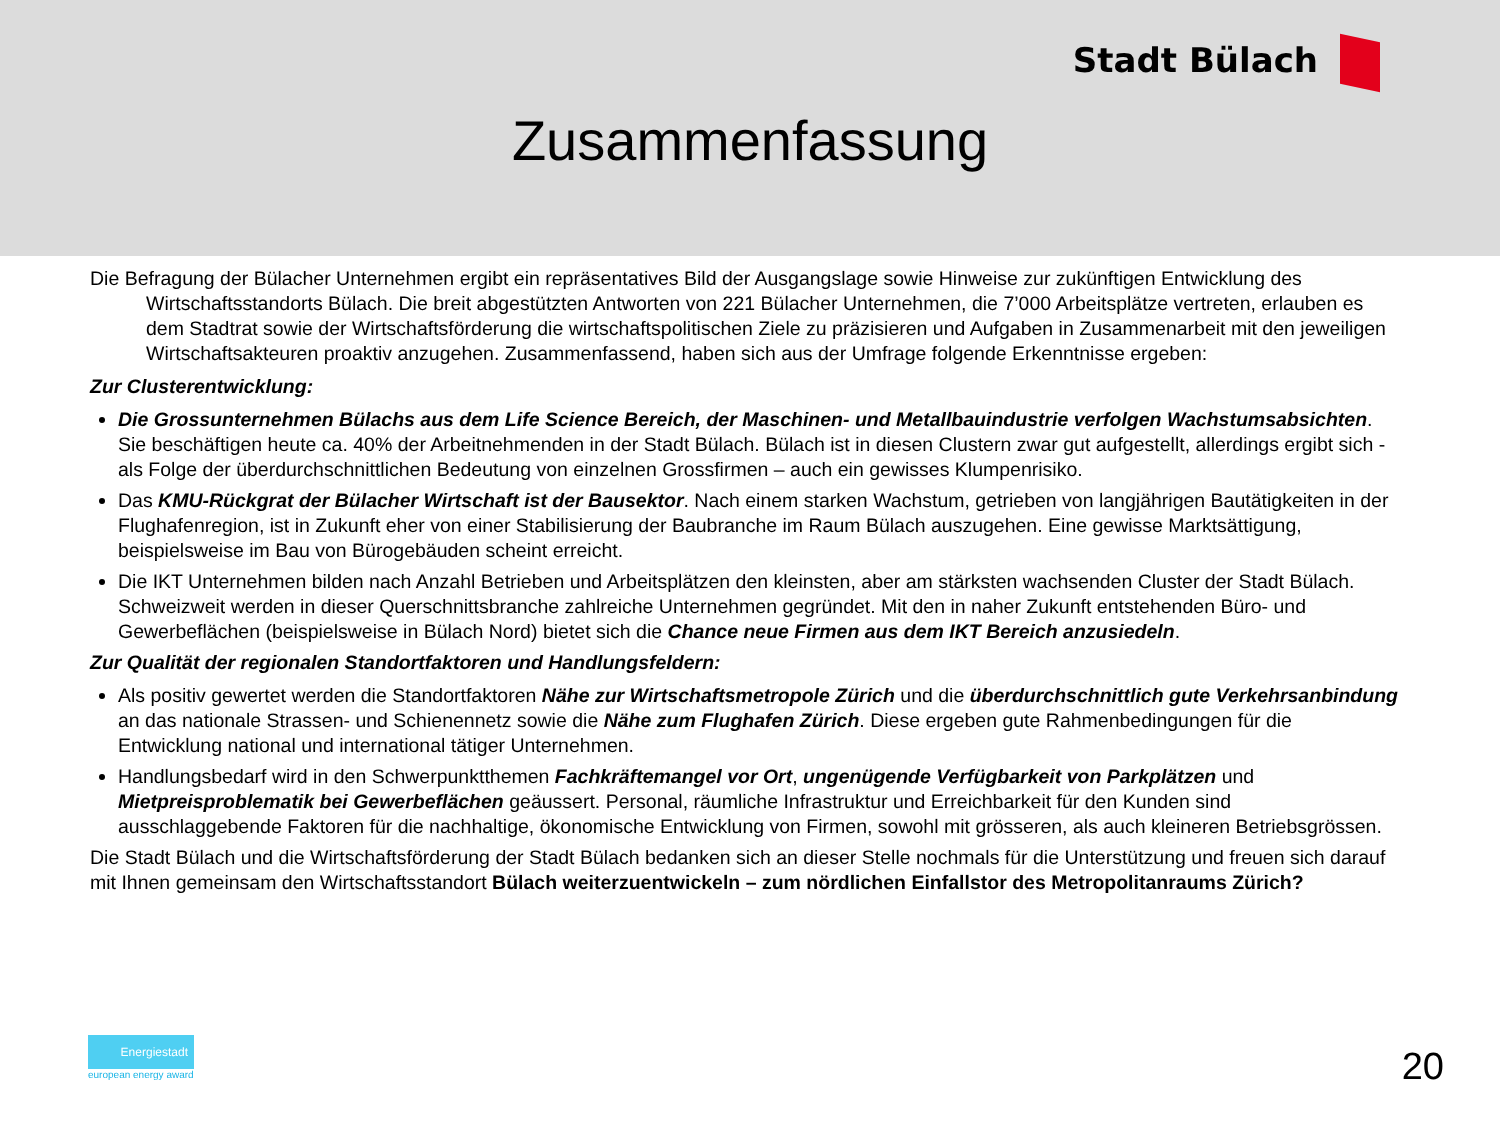Stadt Bülach
Zusammenfassung
Die Befragung der Bülacher Unternehmen ergibt ein repräsentatives Bild der Ausgangslage sowie Hinweise zur zukünftigen Entwicklung des Wirtschaftsstandorts Bülach. Die breit abgestützten Antworten von 221 Bülacher Unternehmen, die 7’000 Arbeitsplätze vertreten, erlauben es dem Stadtrat sowie der Wirtschaftsförderung die wirtschaftspolitischen Ziele zu präzisieren und Aufgaben in Zusammenarbeit mit den jeweiligen Wirtschaftsakteuren proaktiv anzugehen. Zusammenfassend, haben sich aus der Umfrage folgende Erkenntnisse ergeben:
Zur Clusterentwicklung:
Die Grossunternehmen Bülachs aus dem Life Science Bereich, der Maschinen- und Metallbauindustrie verfolgen Wachstumsabsichten. Sie beschäftigen heute ca. 40% der Arbeitnehmenden in der Stadt Bülach. Bülach ist in diesen Clustern zwar gut aufgestellt, allerdings ergibt sich - als Folge der überdurchschnittlichen Bedeutung von einzelnen Grossfirmen – auch ein gewisses Klumpenrisiko.
Das KMU-Rückgrat der Bülacher Wirtschaft ist der Bausektor. Nach einem starken Wachstum, getrieben von langjährigen Bautätigkeiten in der Flughafenregion, ist in Zukunft eher von einer Stabilisierung der Baubranche im Raum Bülach auszugehen. Eine gewisse Marktsättigung, beispielsweise im Bau von Bürogebäuden scheint erreicht.
Die IKT Unternehmen bilden nach Anzahl Betrieben und Arbeitsplätzen den kleinsten, aber am stärksten wachsenden Cluster der Stadt Bülach. Schweizweit werden in dieser Querschnittsbranche zahlreiche Unternehmen gegründet. Mit den in naher Zukunft entstehenden Büro- und Gewerbeflächen (beispielsweise in Bülach Nord) bietet sich die Chance neue Firmen aus dem IKT Bereich anzusiedeln.
Zur Qualität der regionalen Standortfaktoren und Handlungsfeldern:
Als positiv gewertet werden die Standortfaktoren Nähe zur Wirtschaftsmetropole Zürich und die überdurchschnittlich gute Verkehrsanbindung an das nationale Strassen- und Schienennetz sowie die Nähe zum Flughafen Zürich. Diese ergeben gute Rahmenbedingungen für die Entwicklung national und international tätiger Unternehmen.
Handlungsbedarf wird in den Schwerpunktthemen Fachkräftemangel vor Ort, ungenügende Verfügbarkeit von Parkplätzen und Mietpreisproblematik bei Gewerbeflächen geäussert. Personal, räumliche Infrastruktur und Erreichbarkeit für den Kunden sind ausschlaggebende Faktoren für die nachhaltige, ökonomische Entwicklung von Firmen, sowohl mit grösseren, als auch kleineren Betriebsgrössen.
Die Stadt Bülach und die Wirtschaftsförderung der Stadt Bülach bedanken sich an dieser Stelle nochmals für die Unterstützung und freuen sich darauf mit Ihnen gemeinsam den Wirtschaftsstandort Bülach weiterzuentwickeln – zum nördlichen Einfallstor des Metropolitanraums Zürich?
Energiestadt
european energy award
20